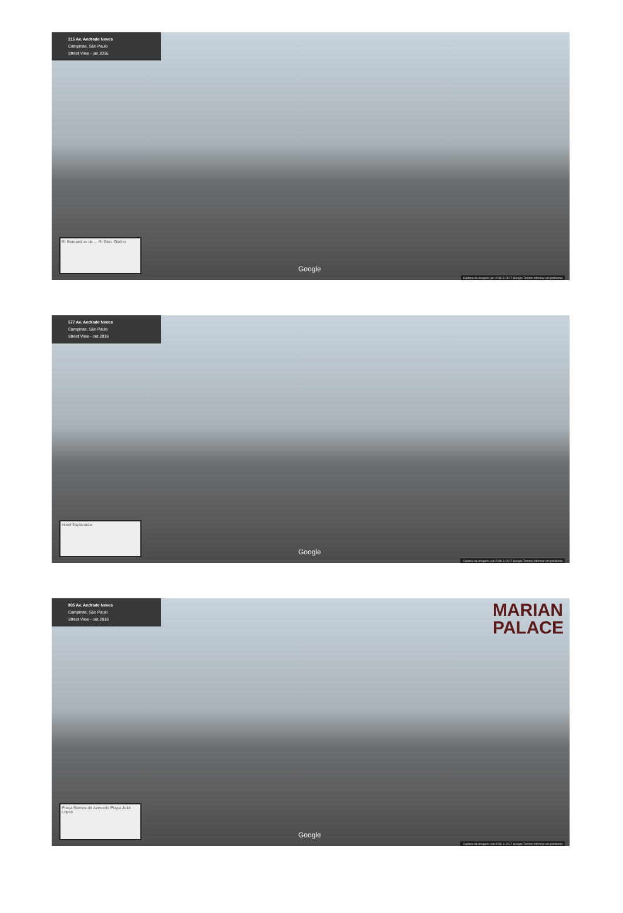215 Av. Andrade Neves
Campinas, São Paulo
Street View - jun 2016
R. Bernardino de ... R. Gen. Osório
Google
Captura da imagem: jun 2016 © 2017 Google Termos Informar um problema
577 Av. Andrade Neves
Campinas, São Paulo
Street View - out 2016
Hotel Esplanada Google
Captura da imagem: out 2016 © 2017 Google Termos Informar um problema
805 Av. Andrade Neves
Campinas, São Paulo
Street View - out 2016
MARIAN
PALACE
Praça Ramos de Azevedo Praça Julia Lopes
Google
Captura da imagem: out 2016 © 2017 Google Termos Informar um problema